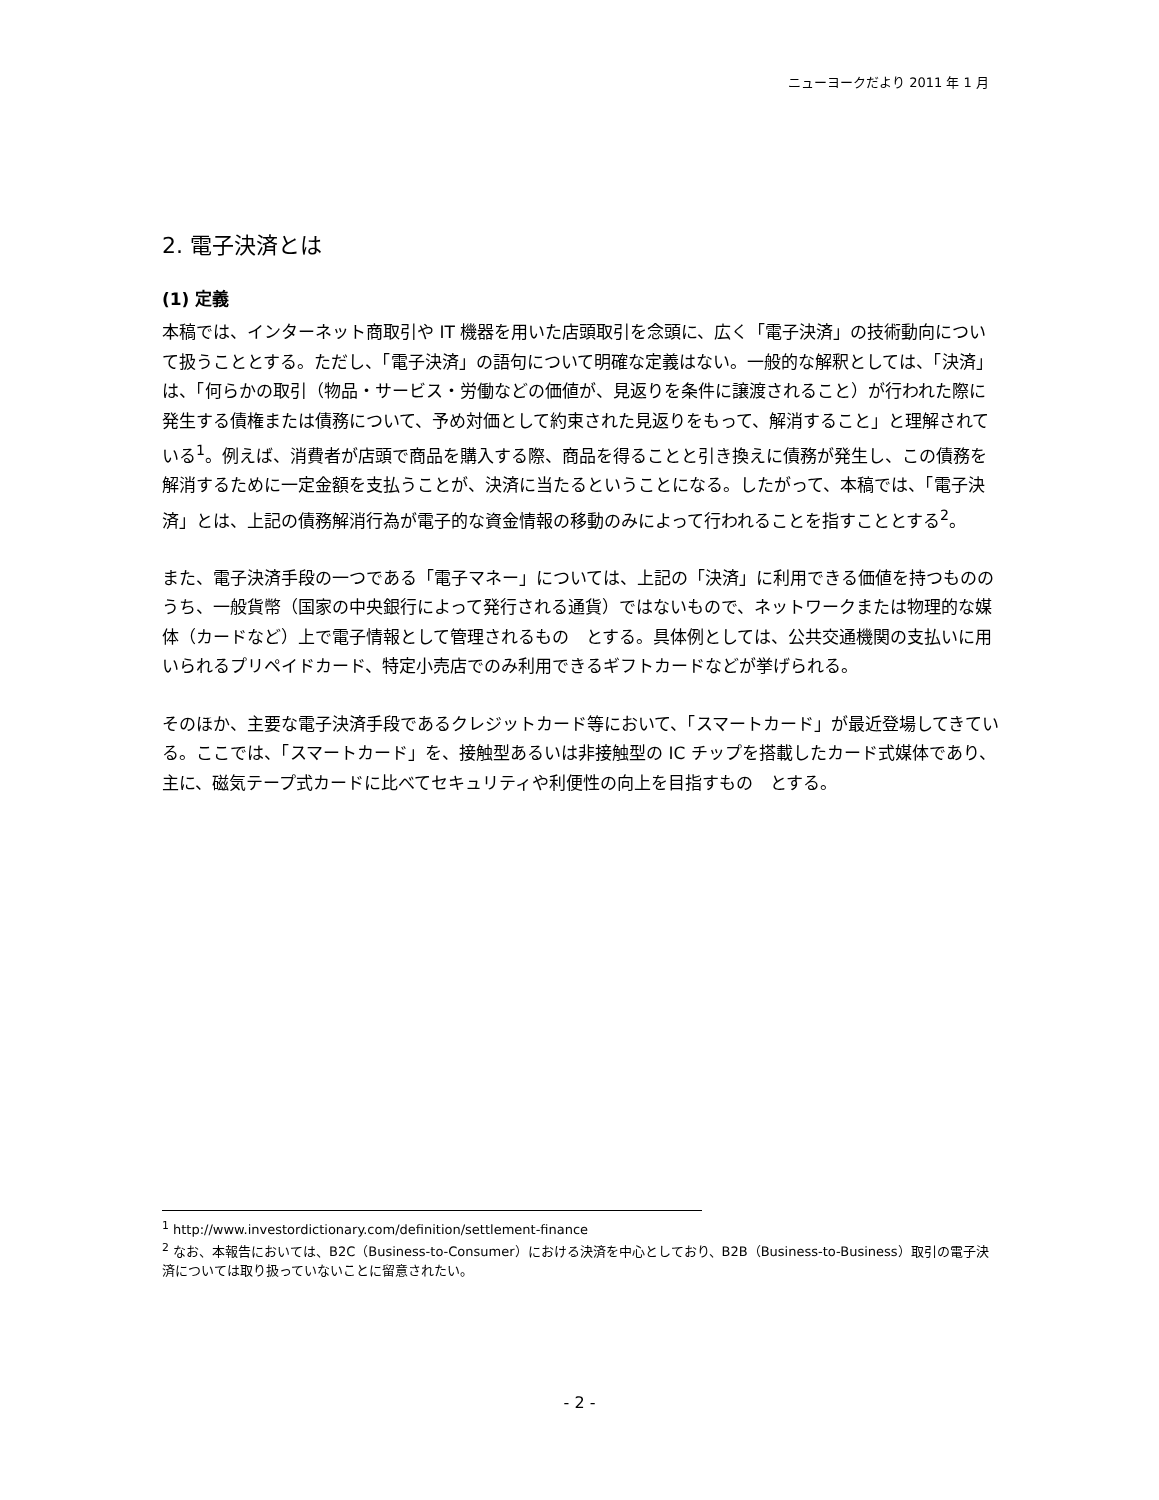ニューヨークだより 2011 年 1 月
2. 電子決済とは
(1) 定義
本稿では、インターネット商取引や IT 機器を用いた店頭取引を念頭に、広く「電子決済」の技術動向について扱うこととする。ただし、「電子決済」の語句について明確な定義はない。一般的な解釈としては、「決済」は、「何らかの取引（物品・サービス・労働などの価値が、見返りを条件に譲渡されること）が行われた際に発生する債権または債務について、予め対価として約束された見返りをもって、解消すること」と理解されている<sup>1</sup>。例えば、消費者が店頭で商品を購入する際、商品を得ることと引き換えに債務が発生し、この債務を解消するために一定金額を支払うことが、決済に当たるということになる。したがって、本稿では、「電子決済」とは、上記の債務解消行為が電子的な資金情報の移動のみによって行われることを指すこととする<sup>2</sup>。
また、電子決済手段の一つである「電子マネー」については、上記の「決済」に利用できる価値を持つもののうち、一般貨幣（国家の中央銀行によって発行される通貨）ではないもので、ネットワークまたは物理的な媒体（カードなど）上で電子情報として管理されるもの　とする。具体例としては、公共交通機関の支払いに用いられるプリペイドカード、特定小売店でのみ利用できるギフトカードなどが挙げられる。
そのほか、主要な電子決済手段であるクレジットカード等において、「スマートカード」が最近登場してきている。ここでは、「スマートカード」を、接触型あるいは非接触型の IC チップを搭載したカード式媒体であり、主に、磁気テープ式カードに比べてセキュリティや利便性の向上を目指すもの　とする。
<sup>1</sup> http://www.investordictionary.com/definition/settlement-finance
<sup>2</sup> なお、本報告においては、B2C（Business-to-Consumer）における決済を中心としており、B2B（Business-to-Business）取引の電子決済については取り扱っていないことに留意されたい。
- 2 -